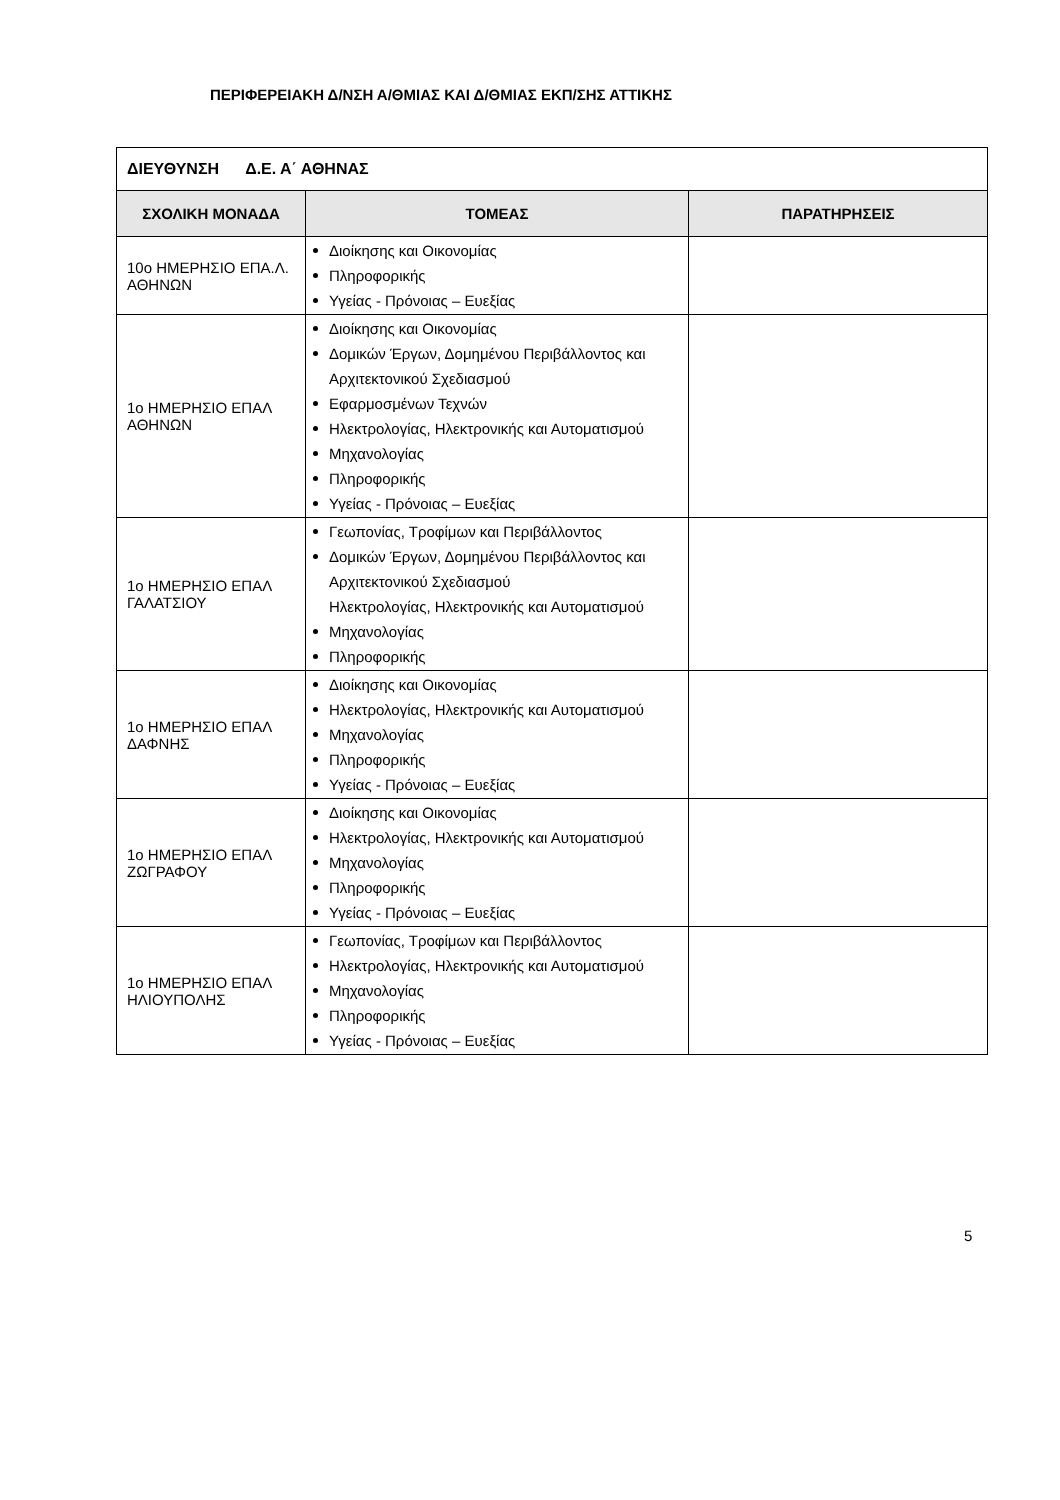ΠΕΡΙΦΕΡΕΙΑΚΗ Δ/ΝΣΗ Α/ΘΜΙΑΣ ΚΑΙ Δ/ΘΜΙΑΣ ΕΚΠ/ΣΗΣ ΑΤΤΙΚΗΣ
| ΔΙΕΥΘΥΝΣΗ Δ.Ε. Α΄ ΑΘΗΝΑΣ | | |
| ΣΧΟΛΙΚΗ ΜΟΝΑΔΑ | ΤΟΜΕΑΣ | ΠΑΡΑΤΗΡΗΣΕΙΣ |
| 10ο ΗΜΕΡΗΣΙΟ ΕΠΑ.Λ. ΑΘΗΝΩΝ | Διοίκησης και Οικονομίας Πληροφορικής Υγείας - Πρόνοιας – Ευεξίας | |
| 1ο ΗΜΕΡΗΣΙΟ ΕΠΑΛ ΑΘΗΝΩΝ | Διοίκησης και Οικονομίας Δομικών Έργων, Δομημένου Περιβάλλοντος και Αρχιτεκτονικού Σχεδιασμού Εφαρμοσμένων Τεχνών Ηλεκτρολογίας, Ηλεκτρονικής και Αυτοματισμού Μηχανολογίας Πληροφορικής Υγείας - Πρόνοιας – Ευεξίας | |
| 1ο ΗΜΕΡΗΣΙΟ ΕΠΑΛ ΓΑΛΑΤΣΙΟΥ | Γεωπονίας, Τροφίμων και Περιβάλλοντος Δομικών Έργων, Δομημένου Περιβάλλοντος και Αρχιτεκτονικού Σχεδιασμού Ηλεκτρολογίας, Ηλεκτρονικής και Αυτοματισμού Μηχανολογίας Πληροφορικής | |
| 1ο ΗΜΕΡΗΣΙΟ ΕΠΑΛ ΔΑΦΝΗΣ | Διοίκησης και Οικονομίας Ηλεκτρολογίας, Ηλεκτρονικής και Αυτοματισμού Μηχανολογίας Πληροφορικής Υγείας - Πρόνοιας – Ευεξίας | |
| 1ο ΗΜΕΡΗΣΙΟ ΕΠΑΛ ΖΩΓΡΑΦΟΥ | Διοίκησης και Οικονομίας Ηλεκτρολογίας, Ηλεκτρονικής και Αυτοματισμού Μηχανολογίας Πληροφορικής Υγείας - Πρόνοιας – Ευεξίας | |
| 1ο ΗΜΕΡΗΣΙΟ ΕΠΑΛ ΗΛΙΟΥΠΟΛΗΣ | Γεωπονίας, Τροφίμων και Περιβάλλοντος Ηλεκτρολογίας, Ηλεκτρονικής και Αυτοματισμού Μηχανολογίας Πληροφορικής Υγείας - Πρόνοιας – Ευεξίας | |
5